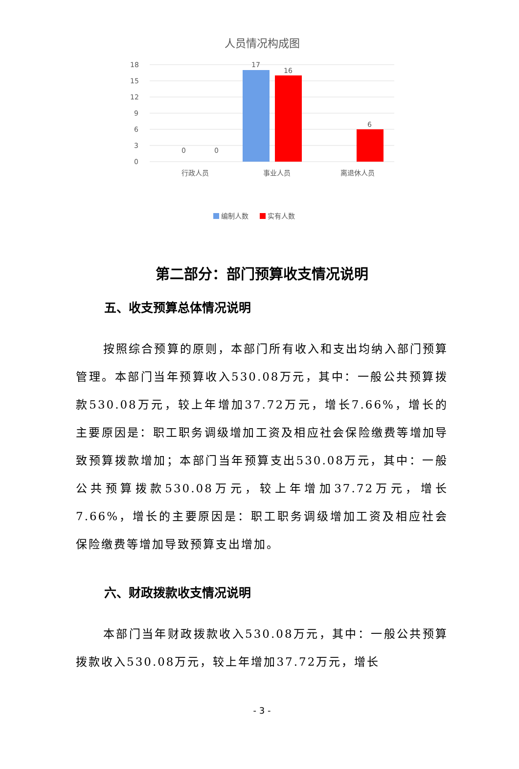人员情况构成图
18
15
12
9
6
3
0
0
0
17
16
6
行政人员
事业人员
离退休人员
编制人数
实有人数
第二部分：部门预算收支情况说明
五、收支预算总体情况说明
按照综合预算的原则，本部门所有收入和支出均纳入部门预算管理。本部门当年预算收入530.08万元，其中：一般公共预算拨款530.08万元，较上年增加37.72万元，增长7.66%，增长的主要原因是：职工职务调级增加工资及相应社会保险缴费等增加导致预算拨款增加；本部门当年预算支出530.08万元，其中：一般公共预算拨款530.08万元，较上年增加37.72万元，增长7.66%，增长的主要原因是：职工职务调级增加工资及相应社会保险缴费等增加导致预算支出增加。
六、财政拨款收支情况说明
本部门当年财政拨款收入530.08万元，其中：一般公共预算拨款收入530.08万元，较上年增加37.72万元，增长
- 3 -